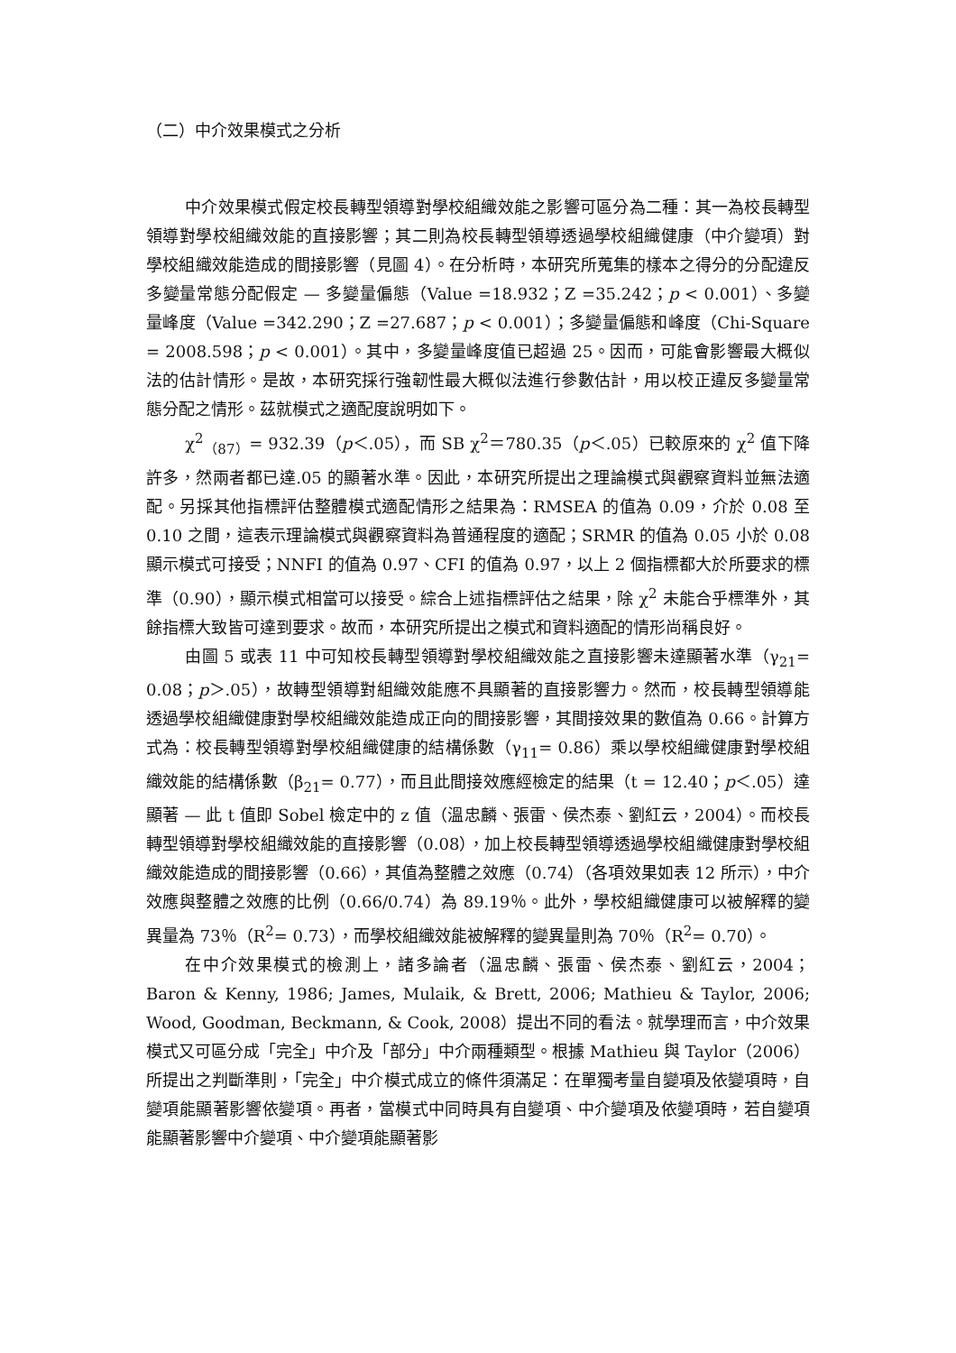（二）中介效果模式之分析
中介效果模式假定校長轉型領導對學校組織效能之影響可區分為二種：其一為校長轉型領導對學校組織效能的直接影響；其二則為校長轉型領導透過學校組織健康（中介變項）對學校組織效能造成的間接影響（見圖 4）。在分析時，本研究所蒐集的樣本之得分的分配違反多變量常態分配假定 — 多變量偏態（Value =18.932；Z =35.242；p < 0.001）、多變量峰度（Value =342.290；Z =27.687；p < 0.001）；多變量偏態和峰度（Chi-Square = 2008.598；p < 0.001）。其中，多變量峰度值已超過 25。因而，可能會影響最大概似法的估計情形。是故，本研究採行強韌性最大概似法進行參數估計，用以校正違反多變量常態分配之情形。茲就模式之適配度說明如下。
χ<sup>2</sup><sub>（87）</sub>= 932.39（p＜.05），而 SB χ<sup>2</sup>＝780.35（p＜.05）已較原來的 χ<sup>2</sup> 值下降許多，然兩者都已達.05 的顯著水準。因此，本研究所提出之理論模式與觀察資料並無法適配。另採其他指標評估整體模式適配情形之結果為：RMSEA 的值為 0.09，介於 0.08 至 0.10 之間，這表示理論模式與觀察資料為普通程度的適配；SRMR 的值為 0.05 小於 0.08 顯示模式可接受；NNFI 的值為 0.97、CFI 的值為 0.97，以上 2 個指標都大於所要求的標準（0.90），顯示模式相當可以接受。綜合上述指標評估之結果，除 χ<sup>2</sup> 未能合乎標準外，其餘指標大致皆可達到要求。故而，本研究所提出之模式和資料適配的情形尚稱良好。
由圖 5 或表 11 中可知校長轉型領導對學校組織效能之直接影響未達顯著水準（γ<sub>21</sub>= 0.08；p＞.05），故轉型領導對組織效能應不具顯著的直接影響力。然而，校長轉型領導能透過學校組織健康對學校組織效能造成正向的間接影響，其間接效果的數值為 0.66。計算方式為：校長轉型領導對學校組織健康的結構係數（γ<sub>11</sub>= 0.86）乘以學校組織健康對學校組織效能的結構係數（β<sub>21</sub>= 0.77），而且此間接效應經檢定的結果（t = 12.40；p＜.05）達顯著 — 此 t 值即 Sobel 檢定中的 z 值（溫忠麟、張雷、侯杰泰、劉紅云，2004）。而校長轉型領導對學校組織效能的直接影響（0.08），加上校長轉型領導透過學校組織健康對學校組織效能造成的間接影響（0.66），其值為整體之效應（0.74）（各項效果如表 12 所示），中介效應與整體之效應的比例（0.66/0.74）為 89.19％。此外，學校組織健康可以被解釋的變異量為 73％（R<sup>2</sup>= 0.73），而學校組織效能被解釋的變異量則為 70％（R<sup>2</sup>= 0.70）。
在中介效果模式的檢測上，諸多論者（溫忠麟、張雷、侯杰泰、劉紅云，2004；Baron & Kenny, 1986; James, Mulaik, & Brett, 2006; Mathieu & Taylor, 2006; Wood, Goodman, Beckmann, & Cook, 2008）提出不同的看法。就學理而言，中介效果模式又可區分成「完全」中介及「部分」中介兩種類型。根據 Mathieu 與 Taylor（2006）所提出之判斷準則，「完全」中介模式成立的條件須滿足：在單獨考量自變項及依變項時，自變項能顯著影響依變項。再者，當模式中同時具有自變項、中介變項及依變項時，若自變項能顯著影響中介變項、中介變項能顯著影